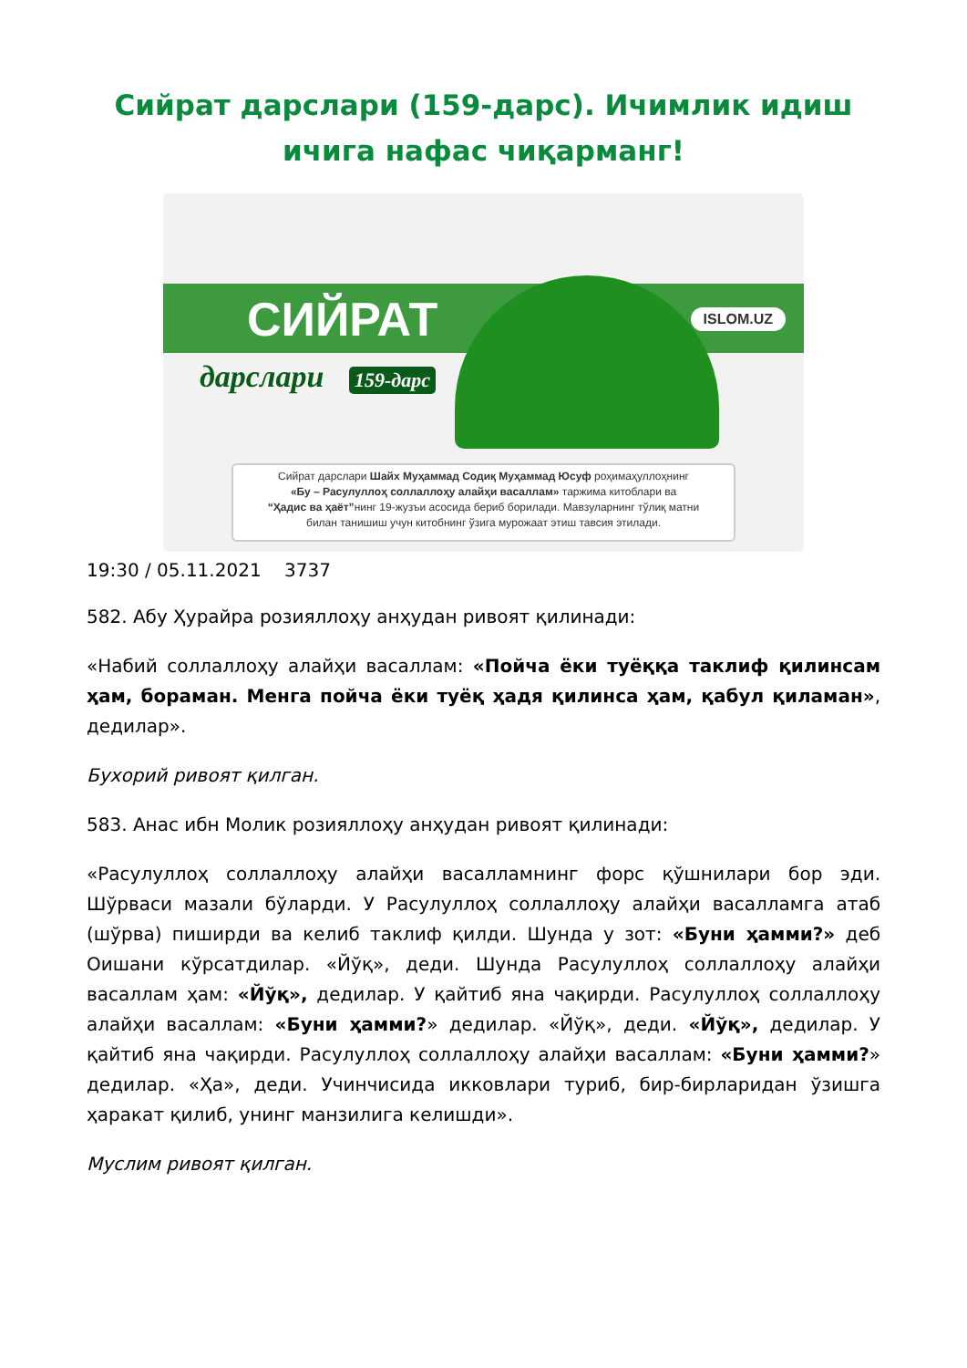Сийрат дарслари (159-дарс). Ичимлик идиш ичига нафас чиқарманг!
СИЙРАТ
дарслари 159-дарс
ISLOM.UZ
Сийрат дарслари Шайх Муҳаммад Содиқ Муҳаммад Юсуф роҳимаҳуллоҳнинг
«Бу – Расулуллоҳ соллаллоҳу алайҳи васаллам» таржима китоблари ва
“Ҳадис ва ҳаёт”нинг 19-жузъи асосида бериб борилади. Мавзуларнинг тўлиқ матни
билан танишиш учун китобнинг ўзига мурожаат этиш тавсия этилади.
19:30 / 05.11.2021 3737
582. Абу Ҳурайра розияллоҳу анҳудан ривоят қилинади:
«Набий соллаллоҳу алайҳи васаллам: «Пойча ёки туёққа таклиф қилинсам ҳам, бораман. Менга пойча ёки туёқ ҳадя қилинса ҳам, қабул қиламан», дедилар».
Бухорий ривоят қилган.
583. Анас ибн Молик розияллоҳу анҳудан ривоят қилинади:
«Расулуллоҳ соллаллоҳу алайҳи васалламнинг форс қўшнилари бор эди. Шўрваси мазали бўларди. У Расулуллоҳ соллаллоҳу алайҳи васалламга атаб (шўрва) пиширди ва келиб таклиф қилди. Шунда у зот: «Буни ҳамми?» деб Оишани кўрсатдилар. «Йўқ», деди. Шунда Расулуллоҳ соллаллоҳу алайҳи васаллам ҳам: «Йўқ», дедилар. У қайтиб яна чақирди. Расулуллоҳ соллаллоҳу алайҳи васаллам: «Буни ҳамми?» дедилар. «Йўқ», деди. «Йўқ», дедилар. У қайтиб яна чақирди. Расулуллоҳ соллаллоҳу алайҳи васаллам: «Буни ҳамми?» дедилар. «Ҳа», деди. Учинчисида икковлари туриб, бир-бирларидан ўзишга ҳаракат қилиб, унинг манзилига келишди».
Муслим ривоят қилган.